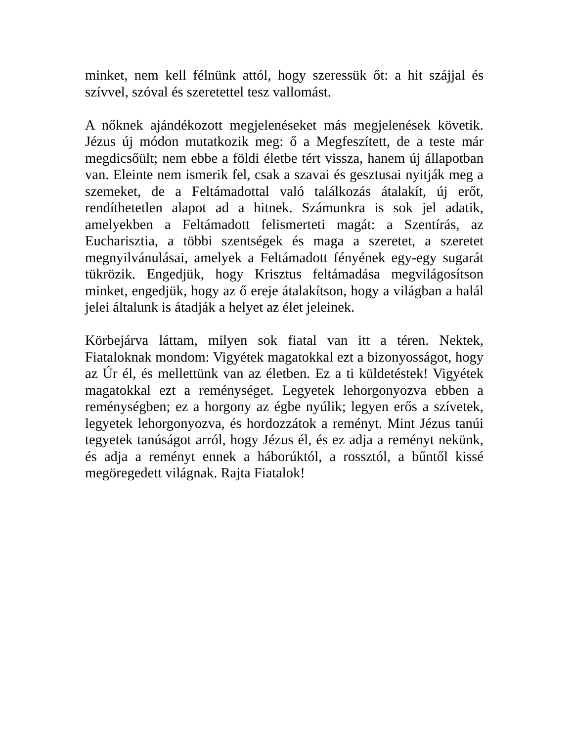minket, nem kell félnünk attól, hogy szeressük őt: a hit szájjal és szívvel, szóval és szeretettel tesz vallomást.
A nőknek ajándékozott megjelenéseket más megjelenések követik. Jézus új módon mutatkozik meg: ő a Megfeszített, de a teste már megdicsőült; nem ebbe a földi életbe tért vissza, hanem új állapotban van. Eleinte nem ismerik fel, csak a szavai és gesztusai nyitják meg a szemeket, de a Feltámadottal való találkozás átalakít, új erőt, rendíthetetlen alapot ad a hitnek. Számunkra is sok jel adatik, amelyekben a Feltámadott felismerteti magát: a Szentírás, az Eucharisztia, a többi szentségek és maga a szeretet, a szeretet megnyilvánulásai, amelyek a Feltámadott fényének egy-egy sugarát tükrözik. Engedjük, hogy Krisztus feltámadása megvilágosítson minket, engedjük, hogy az ő ereje átalakítson, hogy a világban a halál jelei általunk is átadják a helyet az élet jeleinek.
Körbejárva láttam, milyen sok fiatal van itt a téren. Nektek, Fiataloknak mondom: Vigyétek magatokkal ezt a bizonyosságot, hogy az Úr él, és mellettünk van az életben. Ez a ti küldetéstek! Vigyétek magatokkal ezt a reménységet. Legyetek lehorgonyozva ebben a reménységben; ez a horgony az égbe nyúlik; legyen erős a szívetek, legyetek lehorgonyozva, és hordozzátok a reményt. Mint Jézus tanúi tegyetek tanúságot arról, hogy Jézus él, és ez adja a reményt nekünk, és adja a reményt ennek a háborúktól, a rossztól, a bűntől kissé megöregedett világnak. Rajta Fiatalok!